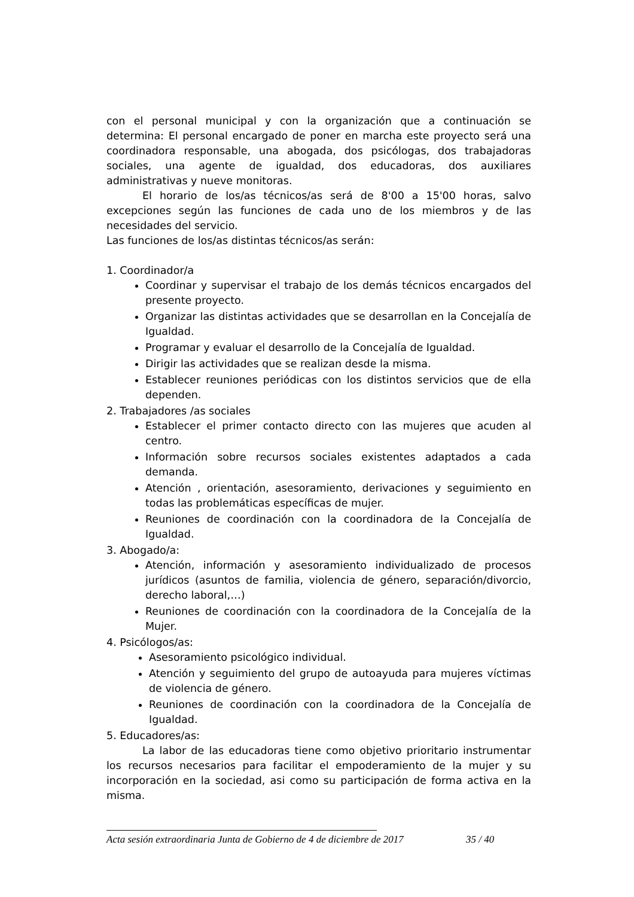con el personal municipal y con la organización que a continuación se determina: El personal encargado de poner en marcha este proyecto será una coordinadora responsable, una abogada, dos psicólogas, dos trabajadoras sociales, una agente de igualdad, dos educadoras, dos auxiliares administrativas y nueve monitoras.
El horario de los/as técnicos/as será de 8'00 a 15'00 horas, salvo excepciones según las funciones de cada uno de los miembros y de las necesidades del servicio.
Las funciones de los/as distintas técnicos/as serán:
1. Coordinador/a
Coordinar y supervisar el trabajo de los demás técnicos encargados del presente proyecto.
Organizar las distintas actividades que se desarrollan en la Concejalía de Igualdad.
Programar y evaluar el desarrollo de la Concejalía de Igualdad.
Dirigir las actividades que se realizan desde la misma.
Establecer reuniones periódicas con los distintos servicios que de ella dependen.
2. Trabajadores /as sociales
Establecer el primer contacto directo con las mujeres que acuden al centro.
Información sobre recursos sociales existentes adaptados a cada demanda.
Atención , orientación, asesoramiento, derivaciones y seguimiento en todas las problemáticas específicas de mujer.
Reuniones de coordinación con la coordinadora de la Concejalía de Igualdad.
3. Abogado/a:
Atención, información y asesoramiento individualizado de procesos jurídicos (asuntos de familia, violencia de género, separación/divorcio, derecho laboral,…)
Reuniones de coordinación con la coordinadora de la Concejalía de la Mujer.
4. Psicólogos/as:
Asesoramiento psicológico individual.
Atención y seguimiento del grupo de autoayuda para mujeres víctimas de violencia de género.
Reuniones de coordinación con la coordinadora de la Concejalía de Igualdad.
5. Educadores/as:
La labor de las educadoras tiene como objetivo prioritario instrumentar los recursos necesarios para facilitar el empoderamiento de la mujer y su incorporación en la sociedad, asi como su participación de forma activa en la misma.
Acta sesión extraordinaria Junta de Gobierno de 4 de diciembre de 2017 35 / 40